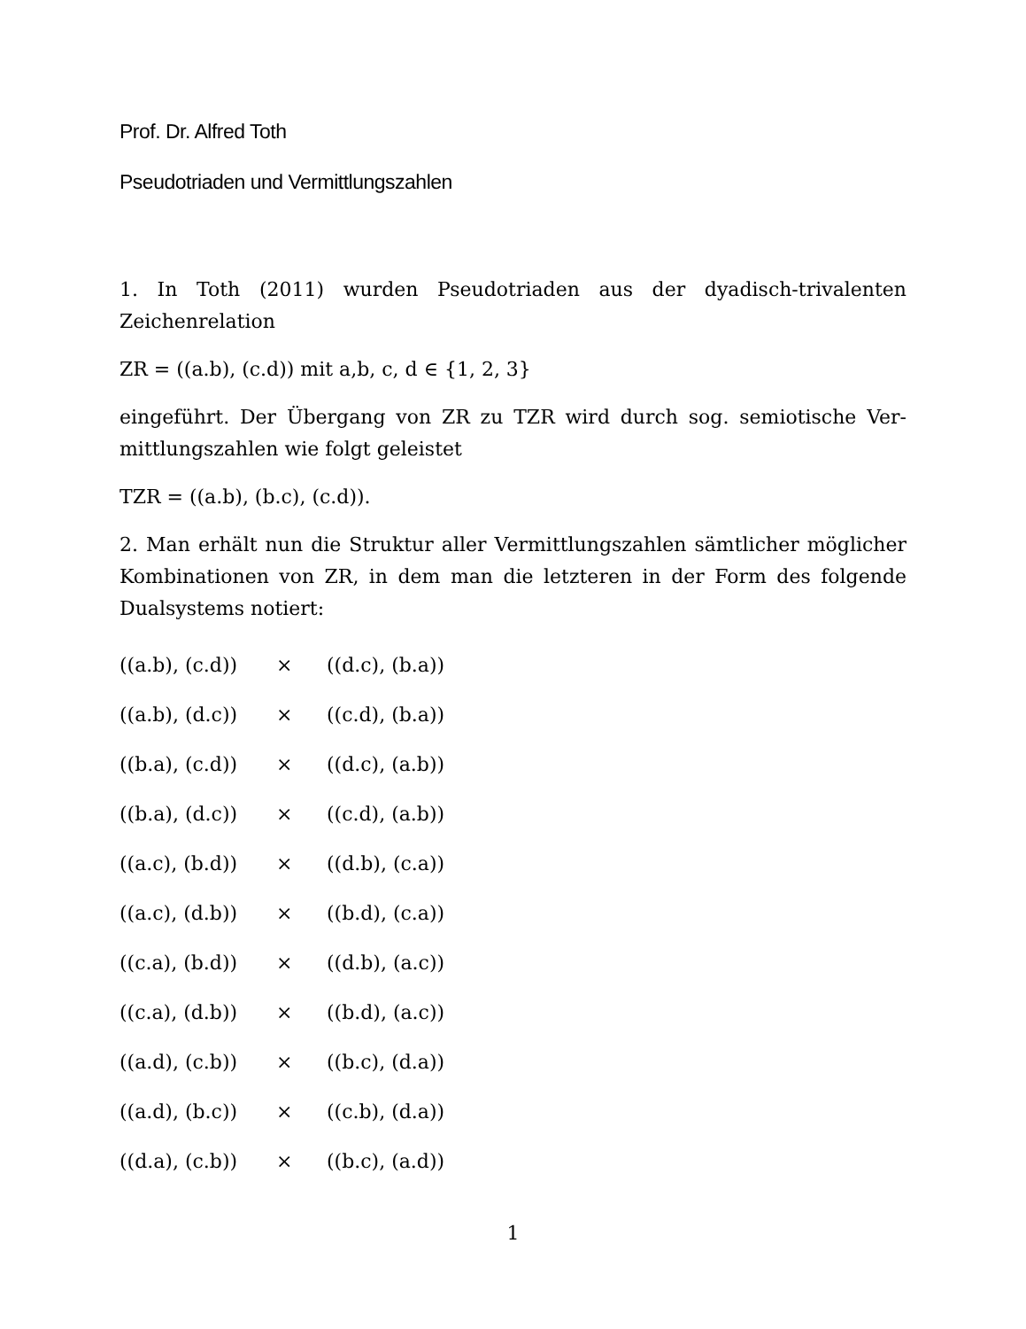Prof. Dr. Alfred Toth
Pseudotriaden und Vermittlungszahlen
1. In Toth (2011) wurden Pseudotriaden aus der dyadisch-trivalenten Zeichenrelation
ZR = ((a.b), (c.d)) mit a,b, c, d ∈ {1, 2, 3}
eingeführt. Der Übergang von ZR zu TZR wird durch sog. semiotische Ver-mittlungszahlen wie folgt geleistet
TZR = ((a.b), (b.c), (c.d)).
2. Man erhält nun die Struktur aller Vermittlungszahlen sämtlicher möglicher Kombinationen von ZR, in dem man die letzteren in der Form des folgende Dualsystems notiert:
((a.b), (c.d)) × ((d.c), (b.a))
((a.b), (d.c)) × ((c.d), (b.a))
((b.a), (c.d)) × ((d.c), (a.b))
((b.a), (d.c)) × ((c.d), (a.b))
((a.c), (b.d)) × ((d.b), (c.a))
((a.c), (d.b)) × ((b.d), (c.a))
((c.a), (b.d)) × ((d.b), (a.c))
((c.a), (d.b)) × ((b.d), (a.c))
((a.d), (c.b)) × ((b.c), (d.a))
((a.d), (b.c)) × ((c.b), (d.a))
((d.a), (c.b)) × ((b.c), (a.d))
1